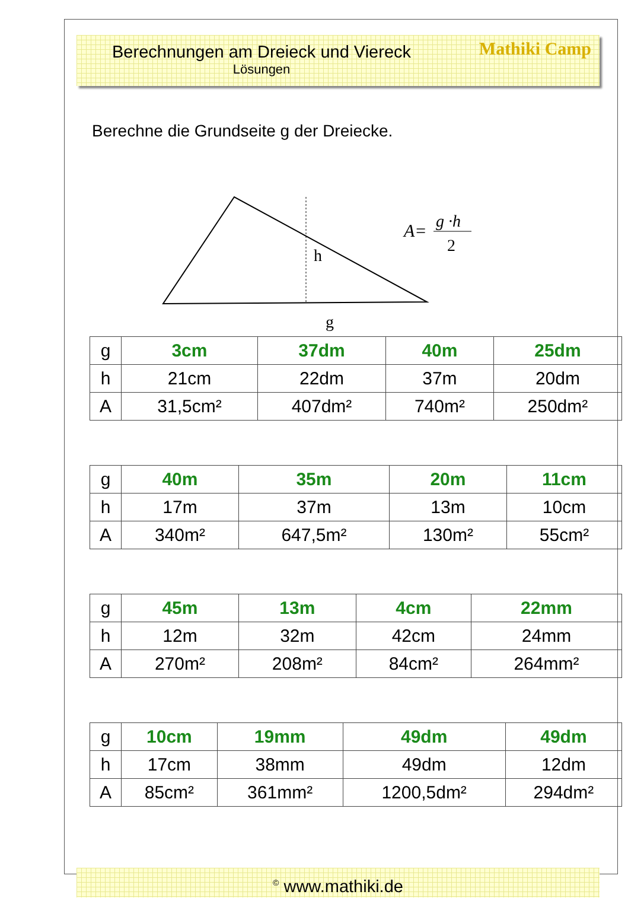Berechnungen am Dreieck und Viereck
Lösungen
Mathiki Camp
Berechne die Grundseite g der Dreiecke.
h
g
A=
g ·h
2
| g | 3cm | 37dm | 40m | 25dm |
| h | 21cm | 22dm | 37m | 20dm |
| A | 31,5cm² | 407dm² | 740m² | 250dm² |
| g | 40m | 35m | 20m | 11cm |
| h | 17m | 37m | 13m | 10cm |
| A | 340m² | 647,5m² | 130m² | 55cm² |
| g | 45m | 13m | 4cm | 22mm |
| h | 12m | 32m | 42cm | 24mm |
| A | 270m² | 208m² | 84cm² | 264mm² |
| g | 10cm | 19mm | 49dm | 49dm |
| h | 17cm | 38mm | 49dm | 12dm |
| A | 85cm² | 361mm² | 1200,5dm² | 294dm² |
<sup>©</sup> www.mathiki.de